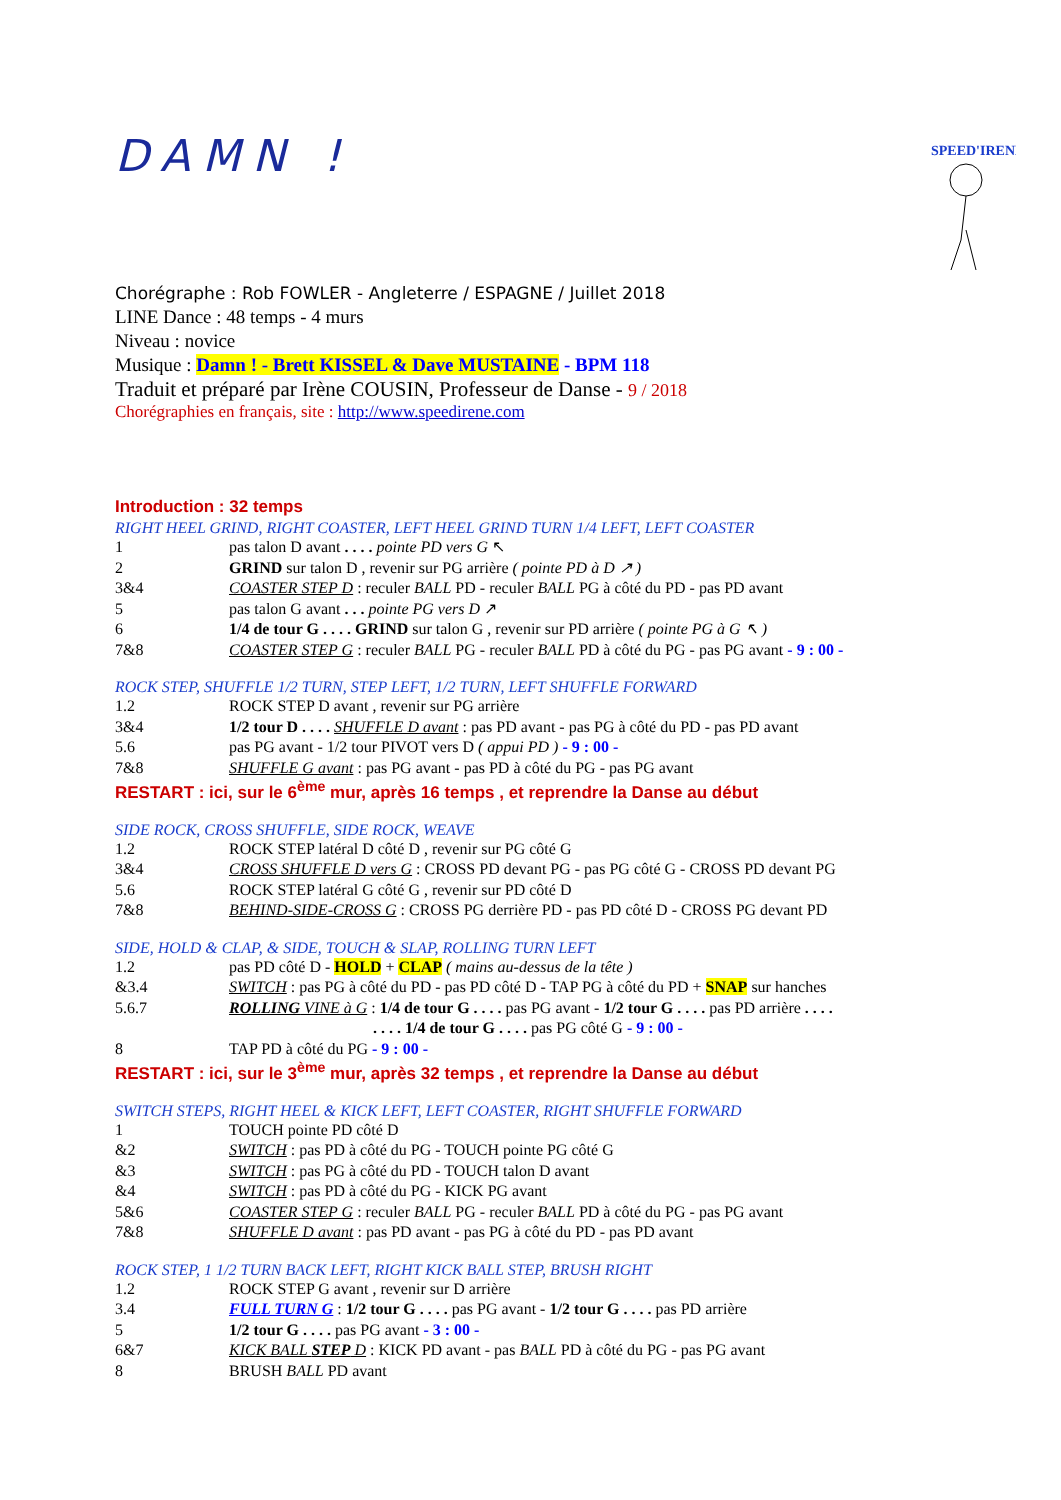SPEED'IRENE
DAMN !
Chorégraphe : Rob FOWLER - Angleterre / ESPAGNE / Juillet 2018
LINE Dance : 48 temps - 4 murs
Niveau : novice
Musique : Damn ! - Brett KISSEL & Dave MUSTAINE - BPM 118
Traduit et préparé par Irène COUSIN, Professeur de Danse - 9 / 2018
Chorégraphies en français, site : http://www.speedirene.com
Introduction : 32 temps
RIGHT HEEL GRIND, RIGHT COASTER, LEFT HEEL GRIND TURN 1/4 LEFT, LEFT COASTER
| 1 | pas talon D avant . . . . pointe PD vers G ↖ |
| 2 | GRIND sur talon D , revenir sur PG arrière ( pointe PD à D ↗ ) |
| 3&4 | COASTER STEP D : reculer BALL PD - reculer BALL PG à côté du PD - pas PD avant |
| 5 | pas talon G avant . . . pointe PG vers D ↗ |
| 6 | 1/4 de tour G . . . . GRIND sur talon G , revenir sur PD arrière ( pointe PG à G ↖ ) |
| 7&8 | COASTER STEP G : reculer BALL PG - reculer BALL PD à côté du PG - pas PG avant - 9 : 00 - |
ROCK STEP, SHUFFLE 1/2 TURN, STEP LEFT, 1/2 TURN, LEFT SHUFFLE FORWARD
| 1.2 | ROCK STEP D avant , revenir sur PG arrière |
| 3&4 | 1/2 tour D . . . . SHUFFLE D avant : pas PD avant - pas PG à côté du PD - pas PD avant |
| 5.6 | pas PG avant - 1/2 tour PIVOT vers D ( appui PD ) - 9 : 00 - |
| 7&8 | SHUFFLE G avant : pas PG avant - pas PD à côté du PG - pas PG avant |
RESTART : ici, sur le 6<sup>ème</sup> mur, après 16 temps , et reprendre la Danse au début
SIDE ROCK, CROSS SHUFFLE, SIDE ROCK, WEAVE
| 1.2 | ROCK STEP latéral D côté D , revenir sur PG côté G |
| 3&4 | CROSS SHUFFLE D vers G : CROSS PD devant PG - pas PG côté G - CROSS PD devant PG |
| 5.6 | ROCK STEP latéral G côté G , revenir sur PD côté D |
| 7&8 | BEHIND-SIDE-CROSS G : CROSS PG derrière PD - pas PD côté D - CROSS PG devant PD |
SIDE, HOLD & CLAP, & SIDE, TOUCH & SLAP, ROLLING TURN LEFT
| 1.2 | pas PD côté D - HOLD + CLAP ( mains au-dessus de la tête ) |
| &3.4 | SWITCH : pas PG à côté du PD - pas PD côté D - TAP PG à côté du PD + SNAP sur hanches |
| 5.6.7 | ROLLING VINE à G : 1/4 de tour G . . . . pas PG avant - 1/2 tour G . . . . pas PD arrière . . . . . . . . 1/4 de tour G . . . . pas PG côté G - 9 : 00 - |
| 8 | TAP PD à côté du PG - 9 : 00 - |
RESTART : ici, sur le 3<sup>ème</sup> mur, après 32 temps , et reprendre la Danse au début
SWITCH STEPS, RIGHT HEEL & KICK LEFT, LEFT COASTER, RIGHT SHUFFLE FORWARD
| 1 | TOUCH pointe PD côté D |
| &2 | SWITCH : pas PD à côté du PG - TOUCH pointe PG côté G |
| &3 | SWITCH : pas PG à côté du PD - TOUCH talon D avant |
| &4 | SWITCH : pas PD à côté du PG - KICK PG avant |
| 5&6 | COASTER STEP G : reculer BALL PG - reculer BALL PD à côté du PG - pas PG avant |
| 7&8 | SHUFFLE D avant : pas PD avant - pas PG à côté du PD - pas PD avant |
ROCK STEP, 1 1/2 TURN BACK LEFT, RIGHT KICK BALL STEP, BRUSH RIGHT
| 1.2 | ROCK STEP G avant , revenir sur D arrière |
| 3.4 | FULL TURN G : 1/2 tour G . . . . pas PG avant - 1/2 tour G . . . . pas PD arrière |
| 5 | 1/2 tour G . . . . pas PG avant - 3 : 00 - |
| 6&7 | KICK BALL STEP D : KICK PD avant - pas BALL PD à côté du PG - pas PG avant |
| 8 | BRUSH BALL PD avant |